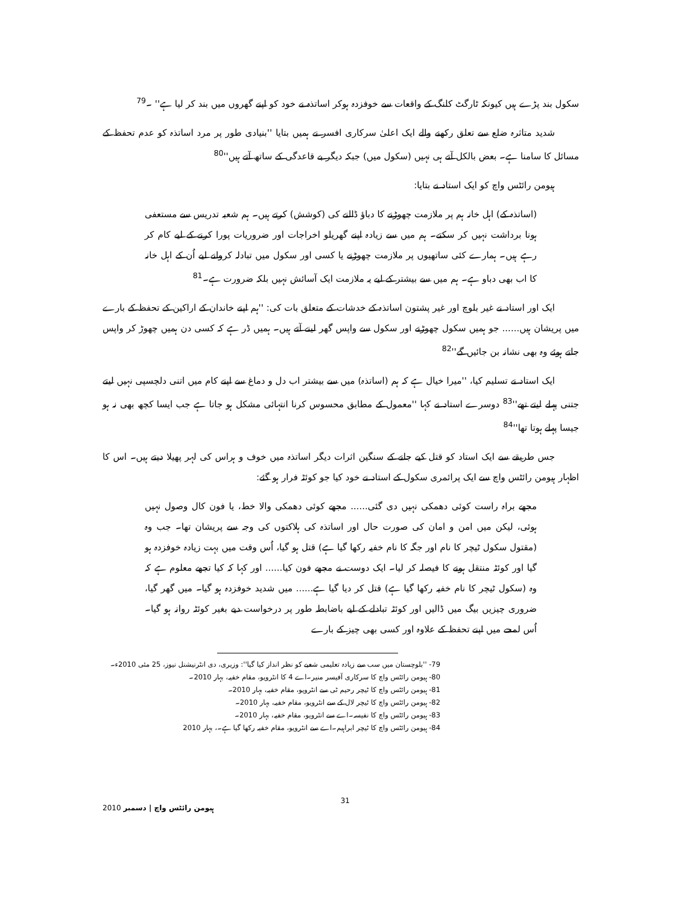سکول بند پڑے ہیں کیونکہ ٹارگٹ کلنگ کے واقعات سے خوفزدہ ہوکر اساتذہ نے خود کو اپنے گھروں میں بند کر لیا ہے'' ۔<sup>79</sup>
شدید متاثرہ ضلع سے تعلق رکھنے والے ایک اعلیٰ سرکاری افسر نے ہمیں بتایا ''بنیادی طور پر مرد اساتذہ کو عدم تحفظ کے مسائل کا سامنا ہے۔ بعض بالکل آتے ہی نہیں (سکول میں) جبکہ دیگر بے قاعدگی کے ساتھ آتے ہیں''<sup>80</sup>
ہیومن رائٹس واچ کو ایک استاد نے بتایا:
(اساتذہ کے) اہل خانہ ہم پر ملازمت چھوڑنے کا دباؤ ڈالنے کی (کوشش) کرتے ہیں۔ ہم شعبہ تدریس سے مستعفی ہونا برداشت نہیں کر سکتے۔ ہم میں سے زیادہ اپنے گھریلو اخراجات اور ضروریات پورا کرنے کے لیے کام کر رہے ہیں۔ ہمارے کئی ساتھیوں پر ملازمت چھوڑنے یا کسی اور سکول میں تبادلہ کروانے لیے اُن کے اہل خانہ کا اب بھی دباو ہے۔ ہم میں سے بیشتر کے لیے یہ ملازمت ایک آسائش نہیں بلکہ ضرورت ہے۔<sup>81</sup>
ایک اور استاد نے غیر بلوچ اور غیر پشتون اساتذہ کے خدشات کے متعلق بات کی: ''ہم اپنے خاندان کے اراکین کے تحفظ کے بارے میں پریشان ہیں...... جو ہمیں سکول چھوڑنے اور سکول سے واپس گھر لینے آتے ہیں۔ ہمیں ڈر ہے کہ کسی دن ہمیں چھوڑ کر واپس جاتے ہوئے وہ بھی نشانہ بن جائیں گے''<sup>82</sup>
ایک استاد نے تسلیم کیا، ''میرا خیال ہے کہ ہم (اساتذہ) میں سے بیشتر اب دل و دماغ سے اپنے کام میں اتنی دلچسپی نہیں لیتے جتنی پہلے لیتے تھے''<sup>83</sup> دوسرے استاد نے کہا ''معمول کے مطابق محسوس کرنا انتہائی مشکل ہو جاتا ہے جب ایسا کچھ بھی نہ ہو جیسا پہلے ہوتا تھا''<sup>84</sup>
جس طریقے سے ایک استاد کو قتل کیے جانے کے سنگین اثرات دیگر اساتذہ میں خوف و ہراس کی لہر پھیلا دیتے ہیں۔ اس کا اظہار ہیومن رائٹس واچ سے ایک پرائمری سکول کے استاد نے خود کیا جو کوئٹہ فرار ہو گئے:
مجھے براہ راست کوئی دھمکی نہیں دی گئی...... مجھے کوئی دھمکی والا خط، یا فون کال وصول نہیں ہوئی، لیکن میں امن و امان کی صورت حال اور اساتذہ کی ہلاکتوں کی وجہ سے پریشان تھا۔ جب وہ (مقتول سکول ٹیچر کا نام اور جگہ کا نام خفیہ رکھا گیا ہے) قتل ہو گیا، اُس وقت میں بہت زیادہ خوفزدہ ہو گیا اور کوئٹہ منتقل ہونے کا فیصلہ کر لیا۔ ایک دوست نے مجھے فون کیا...... اور کہا کہ کیا تجھے معلوم ہے کہ وہ (سکول ٹیچر کا نام خفیہ رکھا گیا ہے) قتل کر دیا گیا ہے...... میں شدید خوفزدہ ہو گیا۔ میں گھر گیا، ضروری چیزیں بیگ میں ڈالیں اور کوئٹہ تبادلے کے لیے باضابطہ طور پر درخواست دیے بغیر کوئٹہ روانہ ہو گیا۔ اُس لمحے میں اپنے تحفظ کے علاوہ اور کسی بھی چیز کے بارے
79- ''بلوچستان میں سب سے زیادہ تعلیمی شعبے کو نظر انداز کیا گیا'': وزیری، دی انٹرنیشنل نیوز، 25 مئی 2010ء۔
80- ہیومن رائٹس واچ کا سرکاری آفیسر منیر۔اے 4 کا انٹرویو، مقام خفیہ، بہار 2010۔
81- ہیومن رائٹس واچ کا ٹیچر رحیم ٹی سے انٹرویو، مقام خفیہ، بہار 2010۔
82- ہیومن رائٹس واچ کا ٹیچر لال کے سے انٹرویو، مقام خفیہ، بہار 2010۔
83- ہیومن رائٹس واچ کا نفیسہ۔اے سے انٹرویو، مقام خفیہ، بہار 2010۔
84- ہیومن رائٹس واچ کا ٹیچر ابراہیم۔اے سے انٹرویو، مقام خفیہ رکھا گیا ہے۔، بہار 2010
ہیومن رائٹس واچ | دسمبر 2010 31